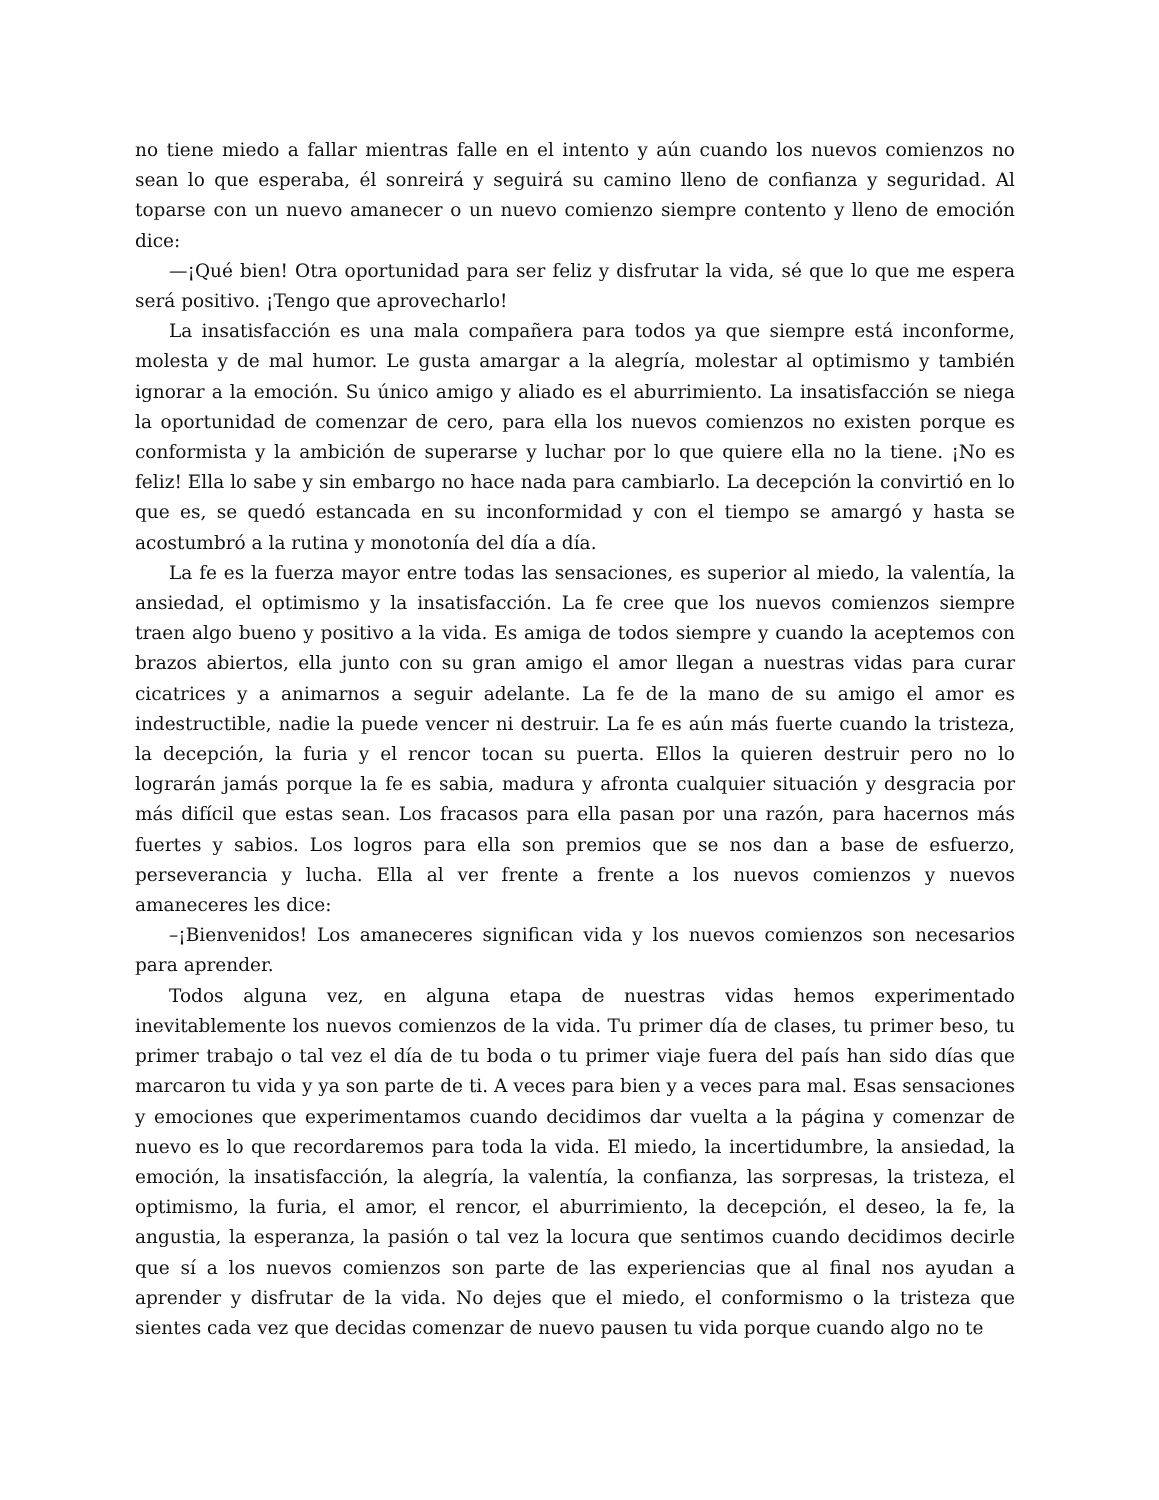no tiene miedo a fallar mientras falle en el intento y aún cuando los nuevos comienzos no sean lo que esperaba, él sonreirá y seguirá su camino lleno de confianza y seguridad. Al toparse con un nuevo amanecer o un nuevo comienzo siempre contento y lleno de emoción dice:
—¡Qué bien! Otra oportunidad para ser feliz y disfrutar la vida, sé que lo que me espera será positivo. ¡Tengo que aprovecharlo!
La insatisfacción es una mala compañera para todos ya que siempre está inconforme, molesta y de mal humor. Le gusta amargar a la alegría, molestar al optimismo y también ignorar a la emoción. Su único amigo y aliado es el aburrimiento. La insatisfacción se niega la oportunidad de comenzar de cero, para ella los nuevos comienzos no existen porque es conformista y la ambición de superarse y luchar por lo que quiere ella no la tiene. ¡No es feliz! Ella lo sabe y sin embargo no hace nada para cambiarlo. La decepción la convirtió en lo que es, se quedó estancada en su inconformidad y con el tiempo se amargó y hasta se acostumbró a la rutina y monotonía del día a día.
La fe es la fuerza mayor entre todas las sensaciones, es superior al miedo, la valentía, la ansiedad, el optimismo y la insatisfacción. La fe cree que los nuevos comienzos siempre traen algo bueno y positivo a la vida. Es amiga de todos siempre y cuando la aceptemos con brazos abiertos, ella junto con su gran amigo el amor llegan a nuestras vidas para curar cicatrices y a animarnos a seguir adelante. La fe de la mano de su amigo el amor es indestructible, nadie la puede vencer ni destruir. La fe es aún más fuerte cuando la tristeza, la decepción, la furia y el rencor tocan su puerta. Ellos la quieren destruir pero no lo lograrán jamás porque la fe es sabia, madura y afronta cualquier situación y desgracia por más difícil que estas sean. Los fracasos para ella pasan por una razón, para hacernos más fuertes y sabios. Los logros para ella son premios que se nos dan a base de esfuerzo, perseverancia y lucha. Ella al ver frente a frente a los nuevos comienzos y nuevos amaneceres les dice:
–¡Bienvenidos! Los amaneceres significan vida y los nuevos comienzos son necesarios para aprender.
Todos alguna vez, en alguna etapa de nuestras vidas hemos experimentado inevitablemente los nuevos comienzos de la vida. Tu primer día de clases, tu primer beso, tu primer trabajo o tal vez el día de tu boda o tu primer viaje fuera del país han sido días que marcaron tu vida y ya son parte de ti. A veces para bien y a veces para mal. Esas sensaciones y emociones que experimentamos cuando decidimos dar vuelta a la página y comenzar de nuevo es lo que recordaremos para toda la vida. El miedo, la incertidumbre, la ansiedad, la emoción, la insatisfacción, la alegría, la valentía, la confianza, las sorpresas, la tristeza, el optimismo, la furia, el amor, el rencor, el aburrimiento, la decepción, el deseo, la fe, la angustia, la esperanza, la pasión o tal vez la locura que sentimos cuando decidimos decirle que sí a los nuevos comienzos son parte de las experiencias que al final nos ayudan a aprender y disfrutar de la vida. No dejes que el miedo, el conformismo o la tristeza que sientes cada vez que decidas comenzar de nuevo pausen tu vida porque cuando algo no te